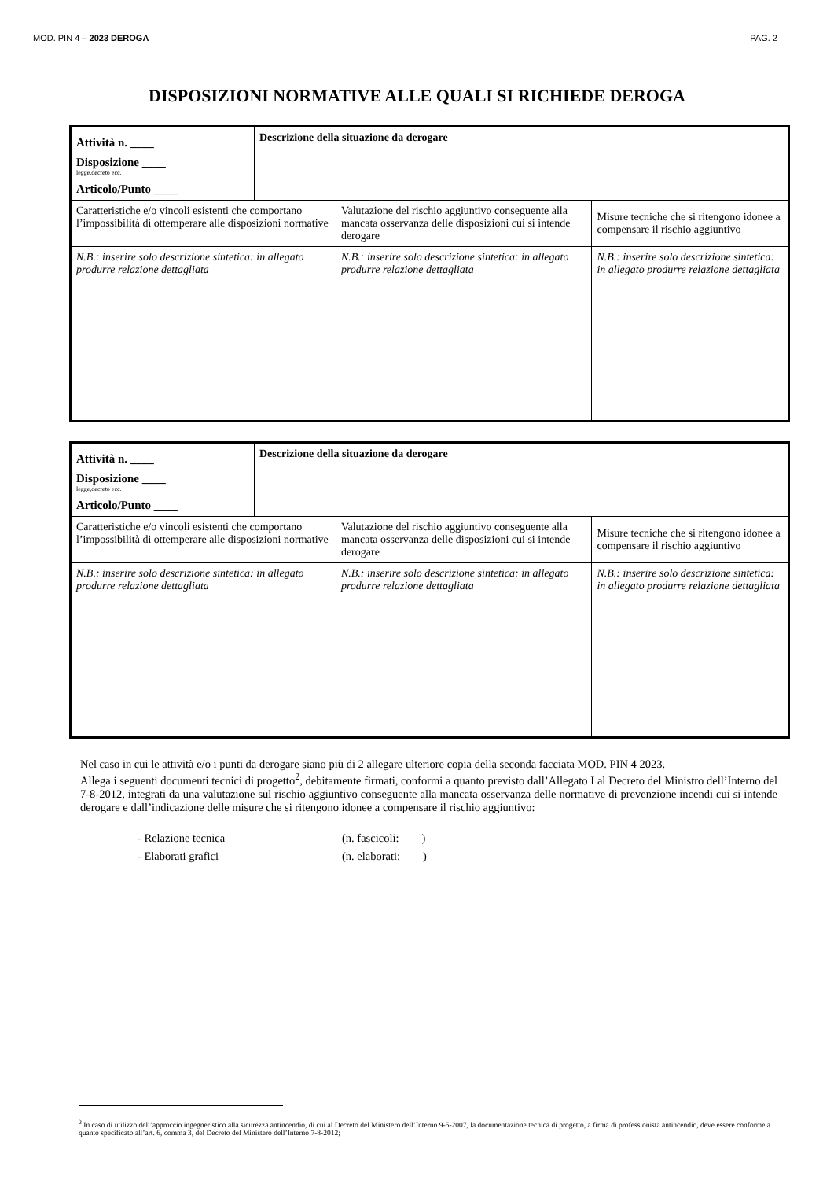MOD. PIN 4 – 2023 DEROGA PAG. 2
DISPOSIZIONI NORMATIVE ALLE QUALI SI RICHIEDE DEROGA
| Attività n. ____ Disposizione ____ legge,decreto ecc. Articolo/Punto ____ | Descrizione della situazione da derogare | | |
| Caratteristiche e/o vincoli esistenti che comportano l’impossibilità di ottemperare alle disposizioni normative | | Valutazione del rischio aggiuntivo conseguente alla mancata osservanza delle disposizioni cui si intende derogare | Misure tecniche che si ritengono idonee a compensare il rischio aggiuntivo |
| N.B.: inserire solo descrizione sintetica: in allegato produrre relazione dettagliata | | N.B.: inserire solo descrizione sintetica: in allegato produrre relazione dettagliata | N.B.: inserire solo descrizione sintetica: in allegato produrre relazione dettagliata |
| Attività n. ____ Disposizione ____ legge,decreto ecc. Articolo/Punto ____ | Descrizione della situazione da derogare | | |
| Caratteristiche e/o vincoli esistenti che comportano l’impossibilità di ottemperare alle disposizioni normative | | Valutazione del rischio aggiuntivo conseguente alla mancata osservanza delle disposizioni cui si intende derogare | Misure tecniche che si ritengono idonee a compensare il rischio aggiuntivo |
| N.B.: inserire solo descrizione sintetica: in allegato produrre relazione dettagliata | | N.B.: inserire solo descrizione sintetica: in allegato produrre relazione dettagliata | N.B.: inserire solo descrizione sintetica: in allegato produrre relazione dettagliata |
Nel caso in cui le attività e/o i punti da derogare siano più di 2 allegare ulteriore copia della seconda facciata MOD. PIN 4 2023.
Allega i seguenti documenti tecnici di progetto<sup>2</sup>, debitamente firmati, conformi a quanto previsto dall’Allegato I al Decreto del Ministro dell’Interno del 7-8-2012, integrati da una valutazione sul rischio aggiuntivo conseguente alla mancata osservanza delle normative di prevenzione incendi cui si intende derogare e dall’indicazione delle misure che si ritengono idonee a compensare il rischio aggiuntivo:
- Relazione tecnica (n. fascicoli: )
- Elaborati grafici (n. elaborati: )
<sup>2</sup> In caso di utilizzo dell’approccio ingegneristico alla sicurezza antincendio, di cui al Decreto del Ministero dell’Interno 9-5-2007, la documentazione tecnica di progetto, a firma di professionista antincendio, deve essere conforme a quanto specificato all’art. 6, comma 3, del Decreto del Ministero dell’Interno 7-8-2012;